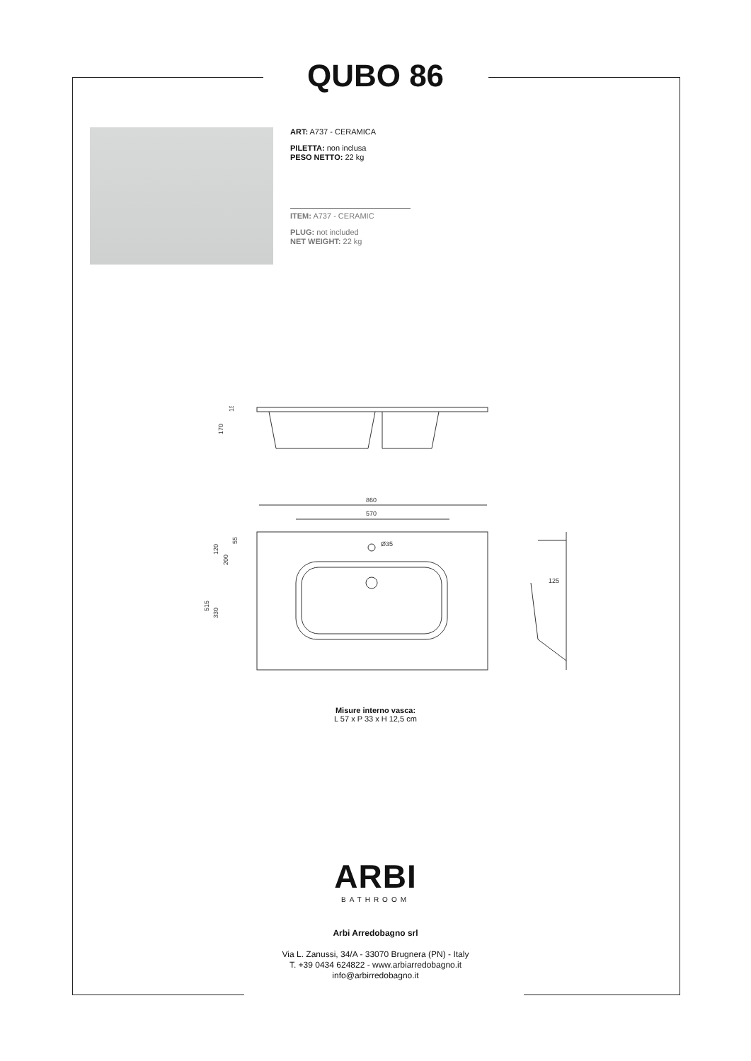QUBO 86
ART: A737 - CERAMICA
PILETTA: non inclusa
PESO NETTO: 22 kg
ITEM: A737 - CERAMIC
PLUG: not included
NET WEIGHT: 22 kg
170
15
860
570
Ø35
515
330
120
200
55
125
Misure interno vasca:
L 57 x P 33 x H 12,5 cm
ARBI
BATHROOM
Arbi Arredobagno srl
Via L. Zanussi, 34/A - 33070 Brugnera (PN) - Italy
T. +39 0434 624822 - www.arbiarredobagno.it
info@arbirredobagno.it